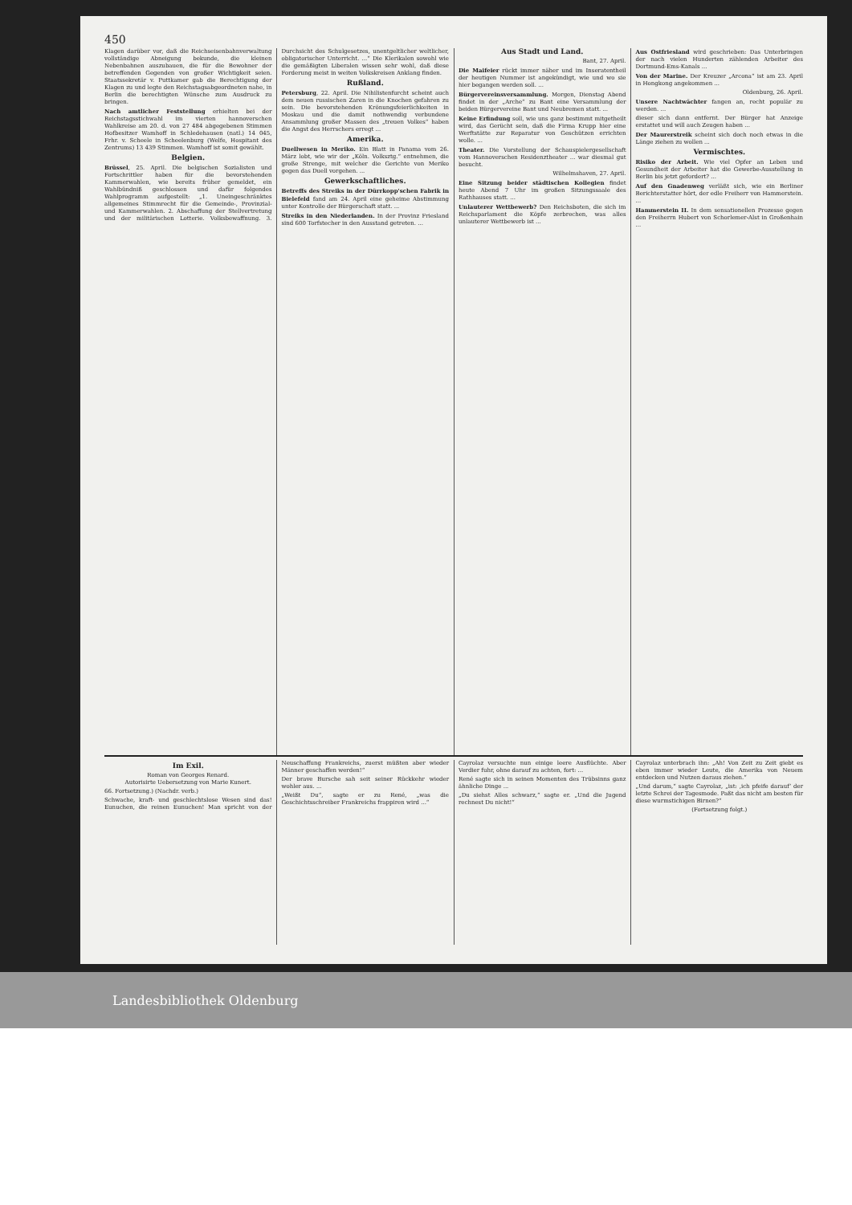450
Klagen darüber vor, daß die Reichseisenbahnverwaltung vollständige Abneigung bekunde, die kleinen Nebenbahnen auszubauen, die für die Bewohner der betreffenden Gegenden von großer Wichtigkeit seien. Staatssekretär v. Puttkamer gab die Berechtigung der Klagen zu und legte den Reichstagsabgeordneten nahe, in Berlin die berechtigten Wünsche zum Ausdruck zu bringen.
Nach amtlicher Feststellung erhielten bei der Reichstagsstichwahl im vierten hannoverschen Wahlkreise am 20. d. von 27 484 abgegebenen Stimmen Hofbesitzer Wamhoff in Schledehausen (natl.) 14 045, Frhr. v. Scheele in Scheelenburg (Welfe, Hospitant des Zentrums) 13 439 Stimmen. Wamhoff ist somit gewählt.
Belgien.
Brüssel, 25. April. Die belgischen Sozialisten und Fortschrittler haben für die bevorstehenden Kammerwahlen, wie bereits früher gemeldet, ein Wahlbündniß geschlossen und dafür folgendes Wahlprogramm aufgestellt: „1. Uneingeschränktes allgemeines Stimmrecht für die Gemeinde-, Provinzial- und Kammerwahlen. 2. Abschaffung der Stellvertretung und der militärischen Lotterie. Volksbewaffnung. 3. Durchsicht des Schulgesetzes, unentgeltlicher weltlicher, obligatorischer Unterricht. ...“ Die Klerikalen sowohl wie die gemäßigten Liberalen wissen sehr wohl, daß diese Forderung meist in weiten Volkskreisen Anklang finden.
Rußland.
Petersburg, 22. April. Die Nihilistenfurcht scheint auch dem neuen russischen Zaren in die Knochen gefahren zu sein. Die bevorstehenden Krönungsfeierlichkeiten in Moskau und die damit nothwendig verbundene Ansammlung großer Massen des „treuen Volkes“ haben die Angst des Herrschers erregt ...
Amerika.
Duellwesen in Meriko. Ein Blatt in Panama vom 26. März lobt, wie wir der „Köln. Volksztg.“ entnehmen, die große Strenge, mit welcher die Gerichte von Meriko gegen das Duell vorgehen. ...
Gewerkschaftliches.
Betreffs des Streiks in der Dürrkopp'schen Fabrik in Bielefeld fand am 24. April eine geheime Abstimmung unter Kontrolle der Bürgerschaft statt. ...
Streiks in den Niederlanden. In der Provinz Friesland sind 600 Torfstecher in den Ausstand getreten. ...
Aus Stadt und Land.
Bant, 27. April.
Die Maifeier rückt immer näher und im Inseratentheil der heutigen Nummer ist angekündigt, wie und wo sie hier begangen werden soll. ...
Bürgervereinsversammlung. Morgen, Dienstag Abend findet in der „Arche“ zu Bant eine Versammlung der beiden Bürgervereine Bant und Neubremen statt. ...
Keine Erfindung soll, wie uns ganz bestimmt mitgetheilt wird, das Gerücht sein, daß die Firma Krupp hier eine Werftstätte zur Reparatur von Geschützen errichten wolle. ...
Theater. Die Vorstellung der Schauspielergesellschaft vom Hannoverschen Residenztheater ... war diesmal gut besucht.
Wilhelmshaven, 27. April.
Eine Sitzung beider städtischen Kollegien findet heute Abend 7 Uhr im großen Sitzungssaale des Rathhauses statt. ...
Unlauterer Wettbewerb? Den Reichsboten, die sich im Reichsparlament die Köpfe zerbrechen, was alles unlauterer Wettbewerb ist ...
Aus Ostfriesland wird geschrieben: Das Unterbringen der nach vielen Hunderten zählenden Arbeiter des Dortmund-Ems-Kanals ...
Von der Marine. Der Kreuzer „Arcona“ ist am 23. April in Hongkong angekommen ...
Oldenburg, 26. April.
Unsere Nachtwächter fangen an, recht populär zu werden. ...
dieser sich dann entfernt. Der Bürger hat Anzeige erstattet und will auch Zeugen haben ...
Der Maurerstreik scheint sich doch noch etwas in die Länge ziehen zu wollen ...
Vermischtes.
Risiko der Arbeit. Wie viel Opfer an Leben und Gesundheit der Arbeiter hat die Gewerbe-Ausstellung in Berlin bis jetzt gefordert? ...
Auf den Gnadenweg verläßt sich, wie ein Berliner Berichterstatter hört, der edle Freiherr von Hammerstein. ...
Hammerstein II. In dem sensationellen Prozesse gegen den Freiherrn Hubert von Schorlemer-Alst in Großenhain ...
Im Exil.
Roman von Georges Renard.
Autorisirte Uebersetzung von Marie Kunert.
66. Fortsetzung.) (Nachdr. verb.)
Schwache, kraft- und geschlechtslose Wesen sind das! Eunuchen, die reinen Eunuchen! Man spricht von der Neuschaffung Frankreichs, zuerst müßten aber wieder Männer geschaffen werden!“
Der brave Bursche sah seit seiner Rückkehr wieder wohler aus. ...
„Weißt Du“, sagte er zu René, „was die Geschichtsschreiber Frankreichs frappiren wird ...“
Cayrolaz versuchte nun einige leere Ausflüchte. Aber Verdier fuhr, ohne darauf zu achten, fort: ...
René sagte sich in seinen Momenten des Trübsinns ganz ähnliche Dinge ...
„Du siehst Alles schwarz,“ sagte er. „Und die Jugend rechnest Du nicht!“
Cayrolaz unterbrach ihn: „Ah! Von Zeit zu Zeit giebt es eben immer wieder Leute, die Amerika von Neuem entdecken und Nutzen daraus ziehen.“
„Und darum,“ sagte Cayrolaz, „ist: ‚ich pfeife darauf‘ der letzte Schrei der Tagesmode. Paßt das nicht am besten für diese wurmstichigen Birnen?“
(Fortsetzung folgt.)
Landesbibliothek Oldenburg